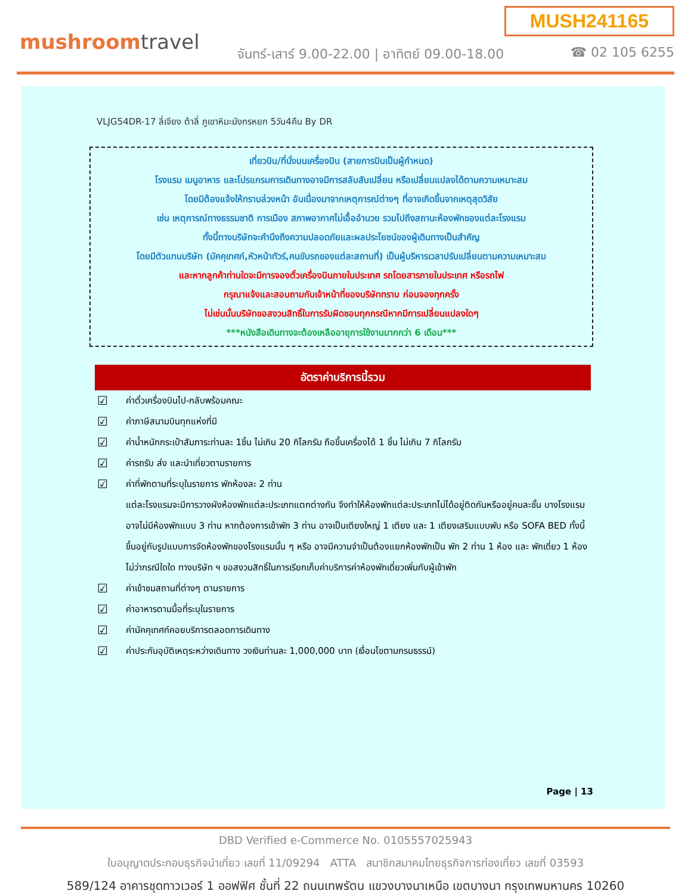mushroomtravel
MUSH241165
จันทร์-เสาร์ 9.00-22.00 | อาทิตย์ 09.00-18.00
☎ 02 105 6255
VLJG54DR-17 ลี่เจียง ต้าลี่ ภูเขาหิมะมังกรหยก 5วัน4คืน By DR
เที่ยวบิน/ที่นั่งบนเครื่องบิน (สายการบินเป็นผู้กำหนด)
โรงแรม เมนูอาหาร และโปรแกรมการเดินทางอาจมีการสลับสับเปลี่ยน หรือเปลี่ยนแปลงได้ตามความเหมาะสม
โดยมิต้องแจ้งให้ทราบล่วงหน้า อันเนื่องมาจากเหตุการณ์ต่างๆ ที่อาจเกิดขึ้นจากเหตุสุดวิสัย
เช่น เหตุการณ์ทางธรรมชาติ การเมือง สภาพอากาศไม่เอื้ออำนวย รวมไปถึงสถานะห้องพักของแต่ละโรงแรม
ทั้งนี้ทางบริษัทจะคำนึงถึงความปลอดภัยและผลประโยชน์ของผู้เดินทางเป็นสำคัญ
โดยมีตัวแทนบริษัท (มัคคุเทศก์,หัวหน้าทัวร์,คนขับรถของแต่ละสถานที่) เป็นผู้บริหารเวลาปรับเปลี่ยนตามความเหมาะสม
และหากลูกค้าท่านใดจะมีการจองตั๋วเครื่องบินภายในประเทศ รถโดยสารภายในประเทศ หรือรถไฟ
กรุณาแจ้งและสอบถามกับเจ้าหน้าที่ของบริษัททราบ ก่อนจองทุกครั้ง
ไม่เช่นนั้นบริษัทขอสงวนสิทธิ์ในการรับผิดชอบทุกกรณีหากมีการเปลี่ยนแปลงใดๆ
***หนังสือเดินทางจะต้องเหลืออายุการใช้งานมากกว่า 6 เดือน***
อัตราค่าบริการนี้รวม
☑ ค่าตั๋วเครื่องบินไป-กลับพร้อมคณะ
☑ ค่าภาษีสนามบินทุกแห่งที่มี
☑ ค่าน้ำหนักกระเป๋าสัมภาระท่านละ 1ชิ้น ไม่เกิน 20 กิโลกรัม ถือขึ้นเครื่องได้ 1 ชิ้น ไม่เกิน 7 กิโลกรัม
☑ ค่ารถรับ ส่ง และนำเที่ยวตามรายการ
☑ ค่าที่พักตามที่ระบุในรายการ พักห้องละ 2 ท่าน
แต่ละโรงแรมจะมีการวางผังห้องพักแต่ละประเภทแตกต่างกัน จึงทำให้ห้องพักแต่ละประเภทไม่ได้อยู่ติดกันหรืออยู่คนละชั้น บางโรงแรมอาจไม่มีห้องพักแบบ 3 ท่าน หากต้องการเข้าพัก 3 ท่าน อาจเป็นเตียงใหญ่ 1 เตียง และ 1 เตียงเสริมแบบพับ หรือ SOFA BED ทั้งนี้ขึ้นอยู่กับรูปแบบการจัดห้องพักของโรงแรมนั้น ๆ หรือ อาจมีความจำเป็นต้องแยกห้องพักเป็น พัก 2 ท่าน 1 ห้อง และ พักเดี่ยว 1 ห้อง ไม่ว่ากรณีใดใด ทางบริษัท ฯ ขอสงวนสิทธิ์ในการเรียกเก็บค่าบริการค่าห้องพักเดี่ยวเพิ่มกับผู้เข้าพัก
☑ ค่าเข้าชมสถานที่ต่างๆ ตามรายการ
☑ ค่าอาหารตามมื้อที่ระบุในรายการ
☑ ค่ามัคคุเทศก์คอยบริการตลอดการเดินทาง
☑ ค่าประกันอุบัติเหตุระหว่างเดินทาง วงเงินท่านละ 1,000,000 บาท (เงื่อนไขตามกรมธรรม์)
Page | 13
DBD Verified e-Commerce No. 0105557025943
ใบอนุญาตประกอบธุรกิจนำเที่ยว เลขที่ 11/09294 ATTA สมาชิกสมาคมไทยธุรกิจการท่องเที่ยว เลขที่ 03593
589/124 อาคารชุดทาวเวอร์ 1 ออฟฟิศ ชั้นที่ 22 ถนนเทพรัตน แขวงบางนาเหนือ เขตบางนา กรุงเทพมหานคร 10260